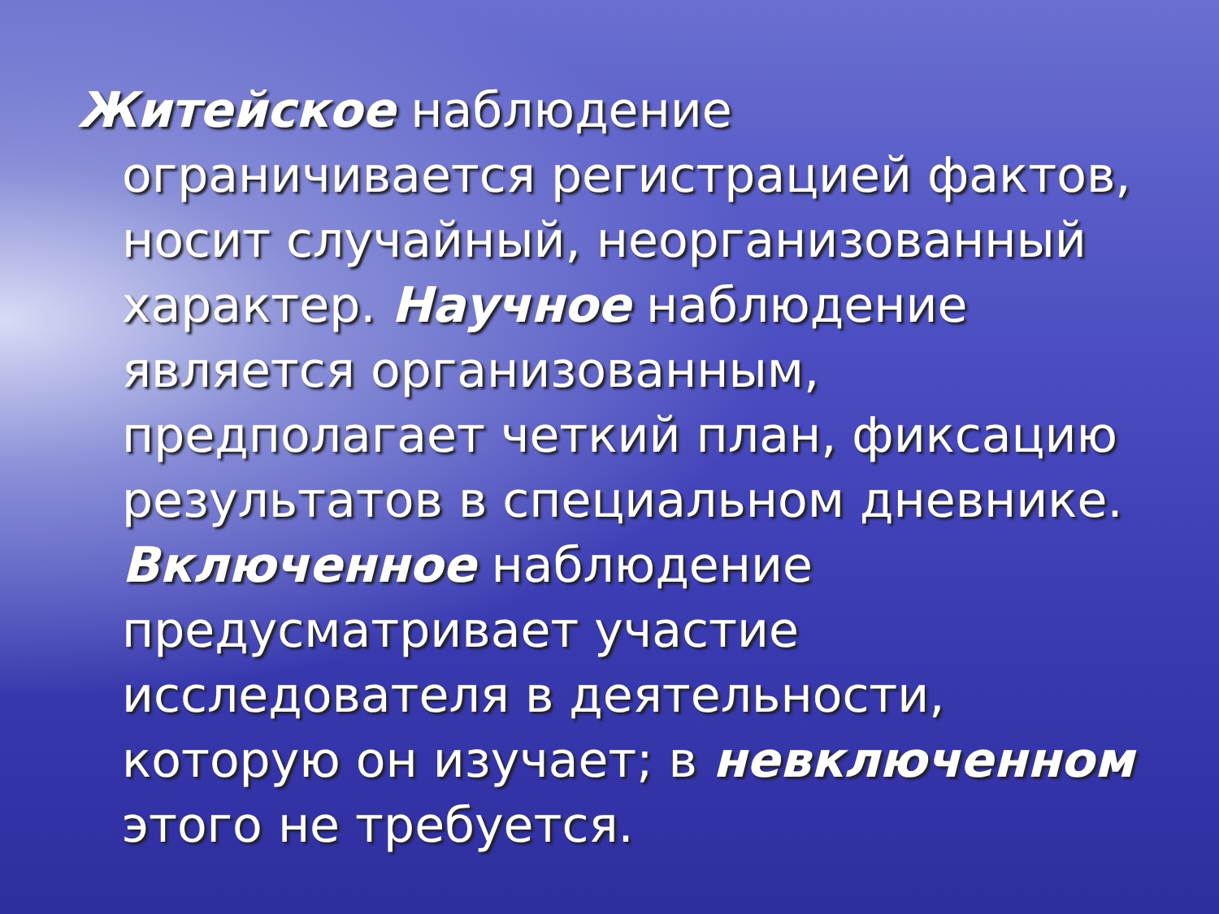Житейское наблюдение ограничивается регистрацией фактов, носит случайный, неорганизованный характер. Научное наблюдение является организованным, предполагает четкий план, фиксацию результатов в специальном дневнике. Включенное наблюдение предусматривает участие исследователя в деятельности, которую он изучает; в невключенном этого не требуется.